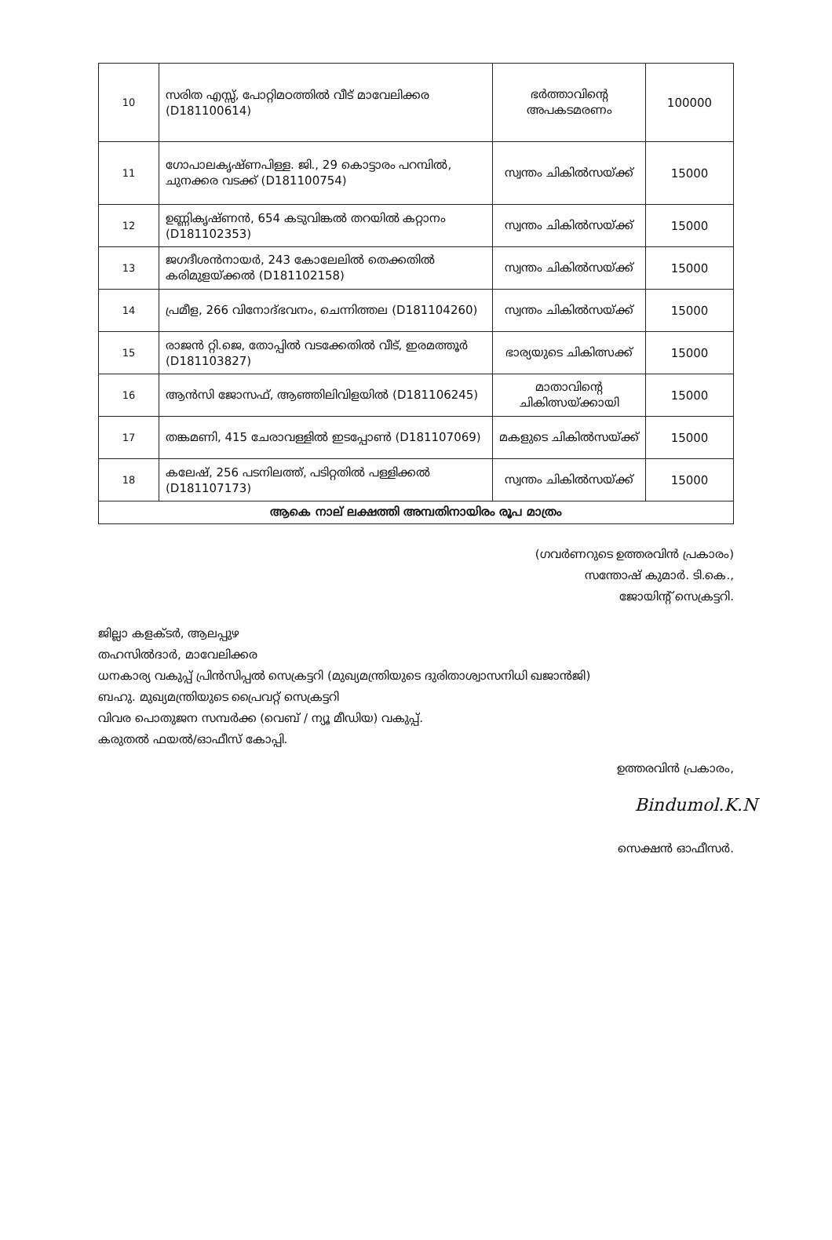| 10 | സരിത എസ്സ്, പോറ്റിമഠത്തിൽ വീട് മാവേലിക്കര (D181100614) | ഭർത്താവിന്റെ അപകടമരണം | 100000 |
| 11 | ഗോപാലകൃഷ്ണപിള്ള. ജി., 29 കൊട്ടാരം പറമ്പിൽ, ചുനക്കര വടക്ക് (D181100754) | സ്വന്തം ചികിൽസയ്ക്ക് | 15000 |
| 12 | ഉണ്ണികൃഷ്ണൻ, 654 കടുവിങ്കൽ തറയിൽ കറ്റാനം (D181102353) | സ്വന്തം ചികിൽസയ്ക്ക് | 15000 |
| 13 | ജഗദീശൻനായർ, 243 കോലേലിൽ തെക്കതിൽ കരിമുളയ്ക്കൽ (D181102158) | സ്വന്തം ചികിൽസയ്ക്ക് | 15000 |
| 14 | പ്രമീള, 266 വിനോദ്ഭവനം, ചെന്നിത്തല (D181104260) | സ്വന്തം ചികിൽസയ്ക്ക് | 15000 |
| 15 | രാജൻ റ്റി.ജെ, തോപ്പിൽ വടക്കേതിൽ വീട്, ഇരമത്തൂർ (D181103827) | ഭാര്യയുടെ ചികിത്സക്ക് | 15000 |
| 16 | ആൻസി ജോസഫ്, ആഞ്ഞിലിവിളയിൽ (D181106245) | മാതാവിന്റെ ചികിത്സയ്ക്കായി | 15000 |
| 17 | തങ്കമണി, 415 ചേരാവള്ളിൽ ഇടപ്പോൺ (D181107069) | മകളുടെ ചികിൽസയ്ക്ക് | 15000 |
| 18 | കലേഷ്, 256 പടനിലത്ത്, പടിറ്റതിൽ പള്ളിക്കൽ (D181107173) | സ്വന്തം ചികിൽസയ്ക്ക് | 15000 |
| ആകെ നാല് ലക്ഷത്തി അമ്പതിനായിരം രൂപ മാത്രം | | | |
(ഗവർണറുടെ ഉത്തരവിൻ പ്രകാരം)
സന്തോഷ് കുമാർ. ടി.കെ.,
ജോയിന്റ് സെക്രട്ടറി.
ജില്ലാ കളക്ടർ, ആലപ്പുഴ
തഹസിൽദാർ, മാവേലിക്കര
ധനകാര്യ വകുപ്പ് പ്രിൻസിപ്പൽ സെക്രട്ടറി (മുഖ്യമന്ത്രിയുടെ ദുരിതാശ്വാസനിധി ഖജാൻജി)
ബഹു. മുഖ്യമന്ത്രിയുടെ പ്രൈവറ്റ് സെക്രട്ടറി
വിവര പൊതുജന സമ്പർക്ക (വെബ് / ന്യൂ മീഡിയ) വകുപ്പ്.
കരുതൽ ഫയൽ/ഓഫീസ് കോപ്പി.
ഉത്തരവിൻ പ്രകാരം,
Bindumol.K.N
സെക്ഷൻ ഓഫീസർ.